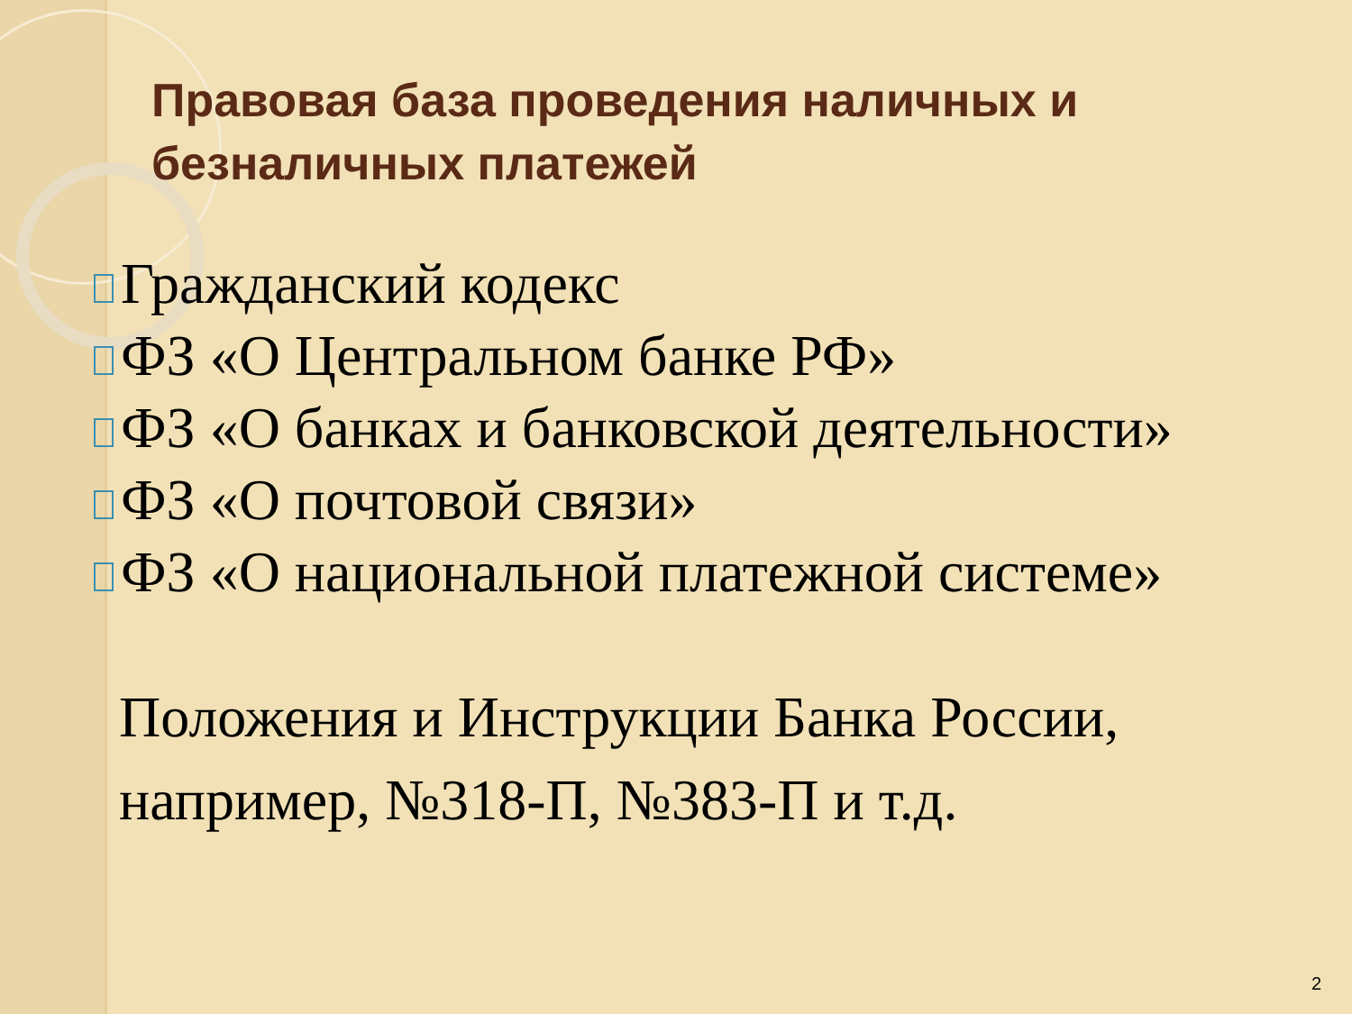Правовая база проведения наличных и безналичных платежей
Гражданский кодекс
ФЗ «О Центральном банке РФ»
ФЗ «О банках и банковской деятельности»
ФЗ «О почтовой связи»
ФЗ «О национальной платежной системе»
Положения и Инструкции Банка России, например, №318-П, №383-П и т.д.
2